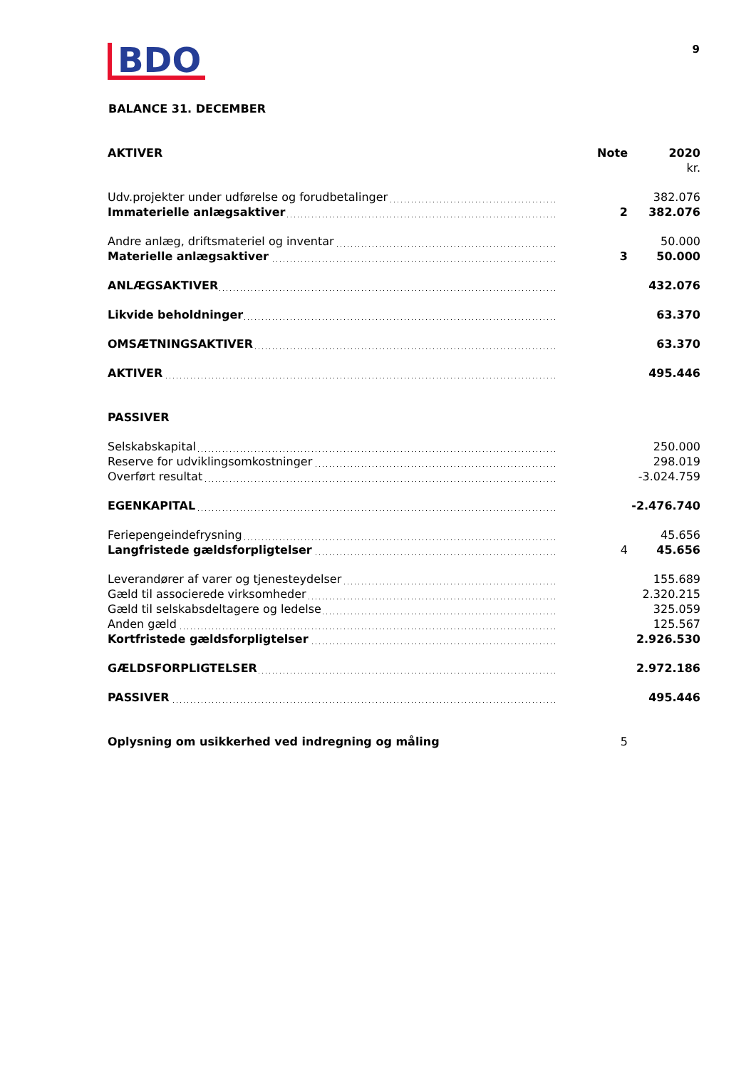BDO
9
BALANCE 31. DECEMBER
| AKTIVER | Note | 2020 |
| --- | --- | --- |
| | | kr. |
| Udv.projekter under udførelse og forudbetalinger | | 382.076 |
| Immaterielle anlægsaktiver | 2 | 382.076 |
| Andre anlæg, driftsmateriel og inventar | | 50.000 |
| Materielle anlægsaktiver | 3 | 50.000 |
| ANLÆGSAKTIVER | | 432.076 |
| Likvide beholdninger | | 63.370 |
| OMSÆTNINGSAKTIVER | | 63.370 |
| AKTIVER | | 495.446 |
| PASSIVER | | |
| Selskabskapital | | 250.000 |
| Reserve for udviklingsomkostninger | | 298.019 |
| Overført resultat | | -3.024.759 |
| EGENKAPITAL | | -2.476.740 |
| Feriepengeindefrysning | | 45.656 |
| Langfristede gældsforpligtelser | 4 | 45.656 |
| Leverandører af varer og tjenesteydelser | | 155.689 |
| Gæld til associerede virksomheder | | 2.320.215 |
| Gæld til selskabsdeltagere og ledelse | | 325.059 |
| Anden gæld | | 125.567 |
| Kortfristede gældsforpligtelser | | 2.926.530 |
| GÆLDSFORPLIGTELSER | | 2.972.186 |
| PASSIVER | | 495.446 |
| Oplysning om usikkerhed ved indregning og måling | 5 | |